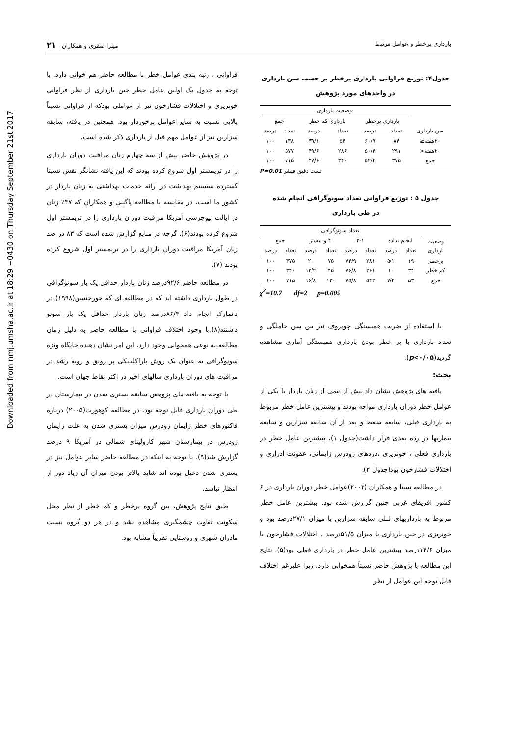Downloaded from nmj.umsha.ac.ir at 18:29 +0430 on Thursday September 21st 2017
بارداری پرخطر و عوامل مرتبط میترا صفری و همکاران ۲۱
جدول۴: توزیع فراوانی بارداری پرخطر بر حسب سن بارداری
در واحدهای مورد پژوهش
| سن بارداری | وضعیت بارداری | | | | | |
| --- | --- | --- | --- | --- | --- | --- |
| | بارداری پرخطر | | بارداری کم خطر | | جمع | |
| | تعداد | درصد | تعداد | درصد | تعداد | درصد |
| ۲۰هفته≤ | ۸۴ | ۶۰/۹ | ۵۴ | ۳۹/۱ | ۱۳۸ | ۱۰۰ |
| ۲۰هفته< | ۲۹۱ | ۵۰/۴ | ۲۸۶ | ۴۹/۶ | ۵۷۷ | ۱۰۰ |
| جمع | ۳۷۵ | ۵۲/۴ | ۳۴۰ | ۴۷/۶ | ۷۱۵ | ۱۰۰ |
تست دقیق فیشر P=0.01
جدول ۵ : توزیع فراوانی تعداد سونوگرافی انجام شده
در طی بارداری
| وضعیت بارداری | تعداد سونوگرافی | | | | | | | |
| --- | --- | --- | --- | --- | --- | --- | --- | --- |
| | انجام نداده | | ۳-۱ | | ۴ و بیشتر | | جمع | |
| | تعداد | درصد | تعداد | درصد | تعداد | درصد | تعداد | درصد |
| پرخطر | ۱۹ | ۵/۱ | ۲۸۱ | ۷۴/۹ | ۷۵ | ۲۰ | ۳۷۵ | ۱۰۰ |
| کم خطر | ۳۴ | ۱۰ | ۲۶۱ | ۷۶/۸ | ۴۵ | ۱۳/۲ | ۳۴۰ | ۱۰۰ |
| جمع | ۵۳ | ۷/۴ | ۵۴۲ | ۷۵/۸ | ۱۲۰ | ۱۶/۸ | ۷۱۵ | ۱۰۰ |
χ<sup>2</sup>=10.7 df=2 p=0.005
با استفاده از ضریب همبستگی چوپروف نیز بین سن حاملگی و تعداد بارداری با پر خطر بودن بارداری همبستگی آماری مشاهده گردید(p<۰/۰۵).
بحث:
یافته های پژوهش نشان داد بیش از نیمی از زنان باردار با یکی از عوامل خطر دوران بارداری مواجه بودند و بیشترین عامل خطر مربوط به بارداری قبلی، سابقه سقط و بعد از آن سابقه سزارین و سابقه بیماریها در رده بعدی قرار داشت(جدول ۱)، بیشترین عامل خطر در بارداری فعلی ، خونریزی ،دردهای زودرس زایمانی، عفونت ادراری و اختلالات فشارخون بود(جدول ۲).
در مطالعه تستا و همکاران (۲۰۰۲)عوامل خطر دوران بارداری در ۶ کشور آفریقای غربی چنین گزارش شده بود. بیشترین عامل خطر مربوط به بارداریهای قبلی سابقه سزارین با میزان ۲۷/۱درصد بود و خونریزی در حین بارداری با میزان ۵۱/۵درصد ، اختلالات فشارخون با میزان ۱۴/۶درصد بیشترین عامل خطر در بارداری فعلی بود(۵). نتایج این مطالعه با پژوهش حاضر نسبتاً همخوانی دارد، زیرا علیرغم اختلاف قابل توجه این عوامل از نظر
فراوانی ، رتبه بندی عوامل خطر با مطالعه حاضر هم خوانی دارد. با توجه به جدول یک اولین عامل خطر حین بارداری از نظر فراوانی خونریزی و اختلالات فشارخون نیز از عواملی بودکه از فراوانی نسبتاً بالایی نسبت به سایر عوامل برخوردار بود. همچنین در یافته، سابقه سزارین نیز از عوامل مهم قبل از بارداری ذکر شده است.
در پژوهش حاضر بیش از سه چهارم زنان مراقبت دوران بارداری را در تریمستر اول شروع کرده بودند که این یافته نشانگر نقش نسبتا گسترده سیستم بهداشت در ارائه خدمات بهداشتی به زنان باردار در کشور ما است، در مقایسه با مطالعه پاگینی و همکاران که ۳۷٪ زنان در ایالت نیوجرسی آمریکا مراقبت دوران بارداری را در تریمستر اول شروع کرده بودند(۶). گرچه در منابع گزارش شده است که ۸۳ در صد زنان آمریکا مراقبت دوران بارداری را در تریمستر اول شروع کرده بودند (۷).
در مطالعه حاضر ۹۲/۶درصد زنان باردار حداقل یک بار سونوگرافی در طول بارداری داشته اند که در مطالعه ای که جورجنسن(۱۹۹۸) در دانمارک انجام داد ۸۶/۳درصد زنان باردار حداقل یک بار سونو داشتند(۸).با وجود اختلاف فراوانی با مطالعه حاضر به دلیل زمان مطالعه،به نوعی همخوانی وجود دارد. این امر نشان دهنده جایگاه ویژه سونوگرافی به عنوان یک روش پاراکلینیکی پر رونق و روبه رشد در مراقبت های دوران بارداری سالهای اخیر در اکثر نقاط جهان است.
با توجه به یافته های پژوهش سابقه بستری شدن در بیمارستان در طی دوران بارداری قابل توجه بود. در مطالعه کوهورت(۲۰۰۵) درباره فاکتورهای خطر زایمان زودرس میزان بستری شدن به علت زایمان زودرس در بیمارستان شهر کارولینای شمالی در آمریکا ۹ درصد گزارش شد(۹). با توجه به اینکه در مطالعه حاضر سایر عوامل نیز در بستری شدن دخیل بوده اند شاید بالاتر بودن میزان آن زیاد دور از انتظار نباشد.
طبق نتایج پژوهش، بین گروه پرخطر و کم خطر از نظر محل سکونت تفاوت چشمگیری مشاهده نشد و در هر دو گروه نسبت مادران شهری و روستایی تقریباً مشابه بود.